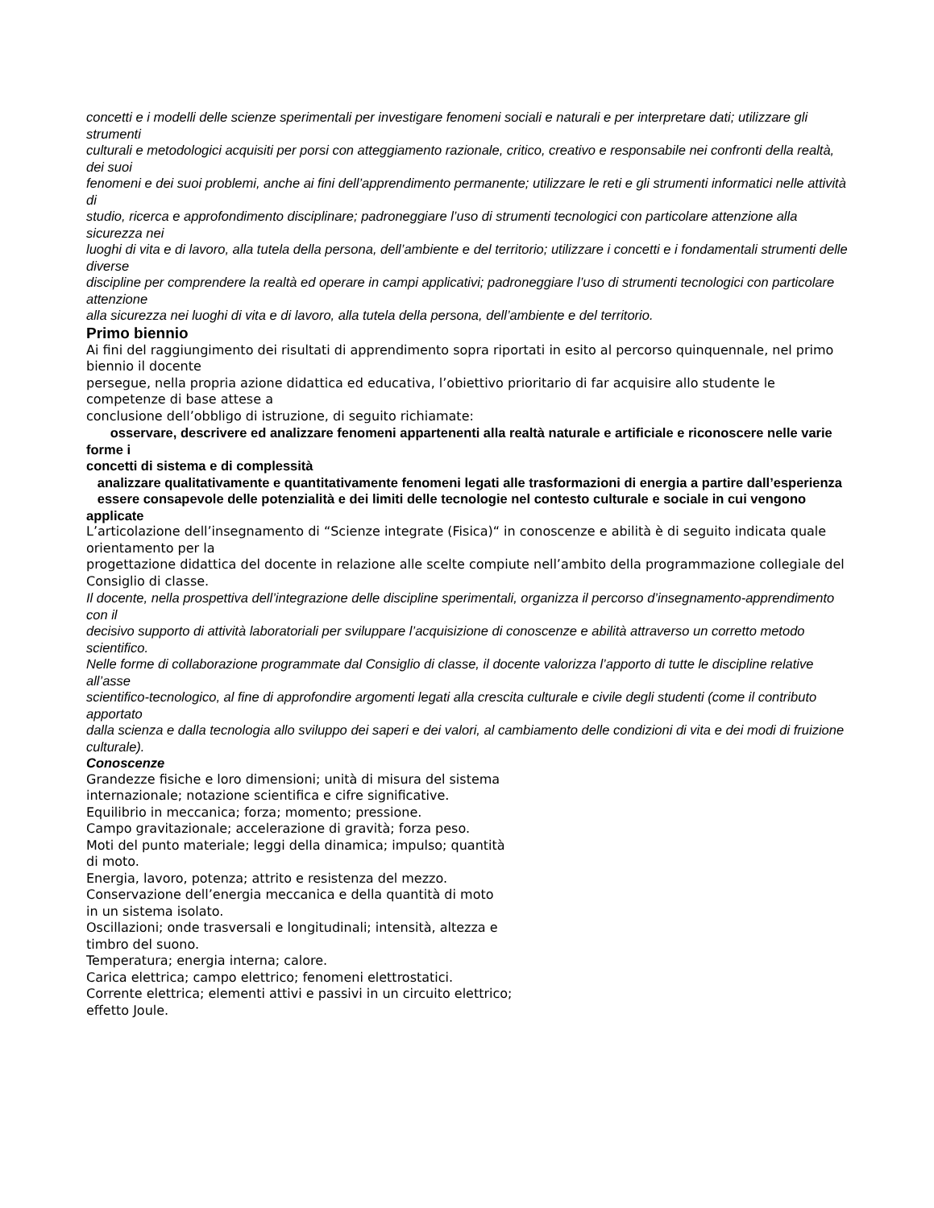concetti e i modelli delle scienze sperimentali per investigare fenomeni sociali e naturali e per interpretare dati; utilizzare gli strumenti
culturali e metodologici acquisiti per porsi con atteggiamento razionale, critico, creativo e responsabile nei confronti della realtà, dei suoi
fenomeni e dei suoi problemi, anche ai fini dell’apprendimento permanente; utilizzare le reti e gli strumenti informatici nelle attività di
studio, ricerca e approfondimento disciplinare; padroneggiare l’uso di strumenti tecnologici con particolare attenzione alla sicurezza nei
luoghi di vita e di lavoro, alla tutela della persona, dell’ambiente e del territorio; utilizzare i concetti e i fondamentali strumenti delle diverse
discipline per comprendere la realtà ed operare in campi applicativi; padroneggiare l’uso di strumenti tecnologici con particolare attenzione
alla sicurezza nei luoghi di vita e di lavoro, alla tutela della persona, dell’ambiente e del territorio.
Primo biennio
Ai fini del raggiungimento dei risultati di apprendimento sopra riportati in esito al percorso quinquennale, nel primo biennio il docente
persegue, nella propria azione didattica ed educativa, l’obiettivo prioritario di far acquisire allo studente le competenze di base attese a
conclusione dell’obbligo di istruzione, di seguito richiamate:
osservare, descrivere ed analizzare fenomeni appartenenti alla realtà naturale e artificiale e riconoscere nelle varie forme i
concetti di sistema e di complessità
analizzare qualitativamente e quantitativamente fenomeni legati alle trasformazioni di energia a partire dall’esperienza
essere consapevole delle potenzialità e dei limiti delle tecnologie nel contesto culturale e sociale in cui vengono applicate
L’articolazione dell’insegnamento di “Scienze integrate (Fisica)“ in conoscenze e abilità è di seguito indicata quale orientamento per la
progettazione didattica del docente in relazione alle scelte compiute nell’ambito della programmazione collegiale del Consiglio di classe.
Il docente, nella prospettiva dell’integrazione delle discipline sperimentali, organizza il percorso d’insegnamento-apprendimento con il
decisivo supporto di attività laboratoriali per sviluppare l’acquisizione di conoscenze e abilità attraverso un corretto metodo scientifico.
Nelle forme di collaborazione programmate dal Consiglio di classe, il docente valorizza l’apporto di tutte le discipline relative all’asse
scientifico-tecnologico, al fine di approfondire argomenti legati alla crescita culturale e civile degli studenti (come il contributo apportato
dalla scienza e dalla tecnologia allo sviluppo dei saperi e dei valori, al cambiamento delle condizioni di vita e dei modi di fruizione
culturale).
Conoscenze
Grandezze fisiche e loro dimensioni; unità di misura del sistema
internazionale; notazione scientifica e cifre significative.
Equilibrio in meccanica; forza; momento; pressione.
Campo gravitazionale; accelerazione di gravità; forza peso.
Moti del punto materiale; leggi della dinamica; impulso; quantità
di moto.
Energia, lavoro, potenza; attrito e resistenza del mezzo.
Conservazione dell’energia meccanica e della quantità di moto
in un sistema isolato.
Oscillazioni; onde trasversali e longitudinali; intensità, altezza e
timbro del suono.
Temperatura; energia interna; calore.
Carica elettrica; campo elettrico; fenomeni elettrostatici.
Corrente elettrica; elementi attivi e passivi in un circuito elettrico;
effetto Joule.